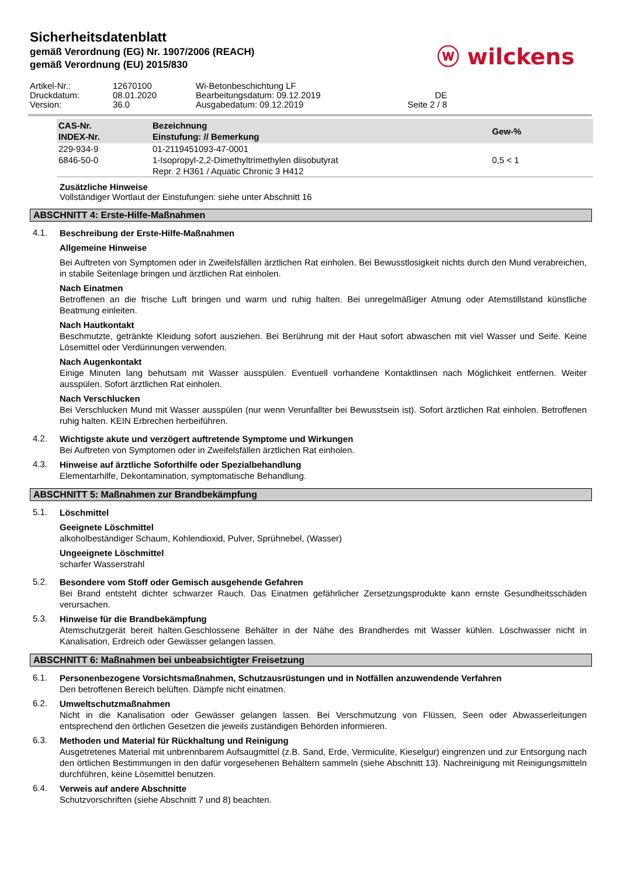Sicherheitsdatenblatt
gemäß Verordnung (EG) Nr. 1907/2006 (REACH)
gemäß Verordnung (EU) 2015/830
ⓦ wilckens
Artikel-Nr.: 12670100 Wi-Betonbeschichtung LF Druckdatum: 08.01.2020 Bearbeitungsdatum: 09.12.2019 DE Version: 36.0 Ausgabedatum: 09.12.2019 Seite 2 / 8
| CAS-Nr. INDEX-Nr. | Bezeichnung Einstufung: // Bemerkung | Gew-% |
| --- | --- | --- |
| 229-934-9 | 01-2119451093-47-0001 | |
| 6846-50-0 | 1-Isopropyl-2,2-Dimethyltrimethylen diisobutyrat | 0,5 < 1 |
| | Repr. 2 H361 / Aquatic Chronic 3 H412 | |
Zusätzliche Hinweise
Vollständiger Wortlaut der Einstufungen: siehe unter Abschnitt 16
ABSCHNITT 4: Erste-Hilfe-Maßnahmen
4.1.
Beschreibung der Erste-Hilfe-Maßnahmen
Allgemeine Hinweise
Bei Auftreten von Symptomen oder in Zweifelsfällen ärztlichen Rat einholen. Bei Bewusstlosigkeit nichts durch den Mund verabreichen, in stabile Seitenlage bringen und ärztlichen Rat einholen.
Nach Einatmen
Betroffenen an die frische Luft bringen und warm und ruhig halten. Bei unregelmäßiger Atmung oder Atemstillstand künstliche Beatmung einleiten.
Nach Hautkontakt
Beschmutzte, getränkte Kleidung sofort ausziehen. Bei Berührung mit der Haut sofort abwaschen mit viel Wasser und Seife. Keine Lösemittel oder Verdünnungen verwenden.
Nach Augenkontakt
Einige Minuten lang behutsam mit Wasser ausspülen. Eventuell vorhandene Kontaktlinsen nach Möglichkeit entfernen. Weiter ausspülen. Sofort ärztlichen Rat einholen.
Nach Verschlucken
Bei Verschlucken Mund mit Wasser ausspülen (nur wenn Verunfallter bei Bewusstsein ist). Sofort ärztlichen Rat einholen. Betroffenen ruhig halten. KEIN Erbrechen herbeiführen.
4.2.
Wichtigste akute und verzögert auftretende Symptome und Wirkungen
Bei Auftreten von Symptomen oder in Zweifelsfällen ärztlichen Rat einholen.
4.3.
Hinweise auf ärztliche Soforthilfe oder Spezialbehandlung
Elementarhilfe, Dekontamination, symptomatische Behandlung.
ABSCHNITT 5: Maßnahmen zur Brandbekämpfung
5.1.
Löschmittel
Geeignete Löschmittel
alkoholbeständiger Schaum, Kohlendioxid, Pulver, Sprühnebel, (Wasser)
Ungeeignete Löschmittel
scharfer Wasserstrahl
5.2.
Besondere vom Stoff oder Gemisch ausgehende Gefahren
Bei Brand entsteht dichter schwarzer Rauch. Das Einatmen gefährlicher Zersetzungsprodukte kann ernste Gesundheitsschäden verursachen.
5.3.
Hinweise für die Brandbekämpfung
Atemschutzgerät bereit halten.Geschlossene Behälter in der Nähe des Brandherdes mit Wasser kühlen. Löschwasser nicht in Kanalisation, Erdreich oder Gewässer gelangen lassen.
ABSCHNITT 6: Maßnahmen bei unbeabsichtigter Freisetzung
6.1.
Personenbezogene Vorsichtsmaßnahmen, Schutzausrüstungen und in Notfällen anzuwendende Verfahren
Den betroffenen Bereich belüften. Dämpfe nicht einatmen.
6.2.
Umweltschutzmaßnahmen
Nicht in die Kanalisation oder Gewässer gelangen lassen. Bei Verschmutzung von Flüssen, Seen oder Abwasserleitungen entsprechend den örtlichen Gesetzen die jeweils zuständigen Behörden informieren.
6.3.
Methoden und Material für Rückhaltung und Reinigung
Ausgetretenes Material mit unbrennbarem Aufsaugmittel (z.B. Sand, Erde, Vermiculite, Kieselgur) eingrenzen und zur Entsorgung nach den örtlichen Bestimmungen in den dafür vorgesehenen Behältern sammeln (siehe Abschnitt 13). Nachreinigung mit Reinigungsmitteln durchführen, keine Lösemittel benutzen.
6.4.
Verweis auf andere Abschnitte
Schutzvorschriften (siehe Abschnitt 7 und 8) beachten.